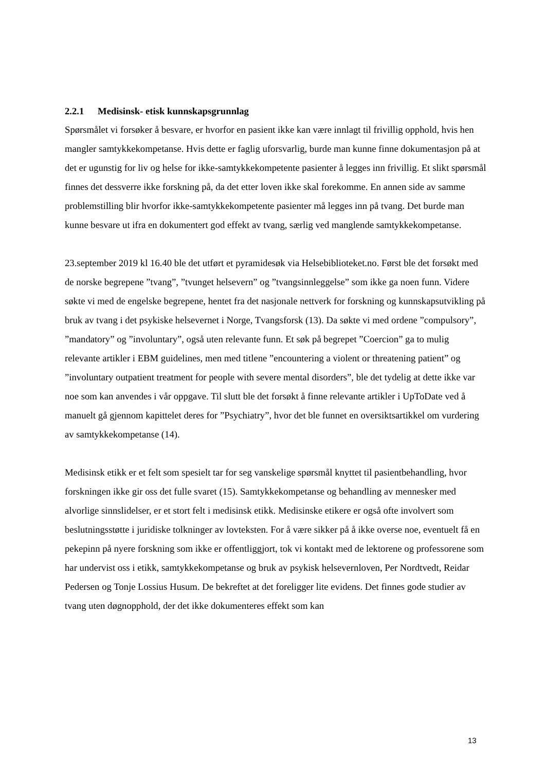2.2.1 Medisinsk- etisk kunnskapsgrunnlag
Spørsmålet vi forsøker å besvare, er hvorfor en pasient ikke kan være innlagt til frivillig opphold, hvis hen mangler samtykkekompetanse. Hvis dette er faglig uforsvarlig, burde man kunne finne dokumentasjon på at det er ugunstig for liv og helse for ikke-samtykkekompetente pasienter å legges inn frivillig. Et slikt spørsmål finnes det dessverre ikke forskning på, da det etter loven ikke skal forekomme. En annen side av samme problemstilling blir hvorfor ikke-samtykkekompetente pasienter må legges inn på tvang. Det burde man kunne besvare ut ifra en dokumentert god effekt av tvang, særlig ved manglende samtykkekompetanse.
23.september 2019 kl 16.40 ble det utført et pyramidesøk via Helsebiblioteket.no. Først ble det forsøkt med de norske begrepene ”tvang”, ”tvunget helsevern” og ”tvangsinnleggelse” som ikke ga noen funn. Videre søkte vi med de engelske begrepene, hentet fra det nasjonale nettverk for forskning og kunnskapsutvikling på bruk av tvang i det psykiske helsevernet i Norge, Tvangsforsk (13). Da søkte vi med ordene ”compulsory”, ”mandatory” og ”involuntary”, også uten relevante funn. Et søk på begrepet ”Coercion” ga to mulig relevante artikler i EBM guidelines, men med titlene ”encountering a violent or threatening patient” og ”involuntary outpatient treatment for people with severe mental disorders”, ble det tydelig at dette ikke var noe som kan anvendes i vår oppgave. Til slutt ble det forsøkt å finne relevante artikler i UpToDate ved å manuelt gå gjennom kapittelet deres for ”Psychiatry”, hvor det ble funnet en oversiktsartikkel om vurdering av samtykkekompetanse (14).
Medisinsk etikk er et felt som spesielt tar for seg vanskelige spørsmål knyttet til pasientbehandling, hvor forskningen ikke gir oss det fulle svaret (15). Samtykkekompetanse og behandling av mennesker med alvorlige sinnslidelser, er et stort felt i medisinsk etikk. Medisinske etikere er også ofte involvert som beslutningsstøtte i juridiske tolkninger av lovteksten. For å være sikker på å ikke overse noe, eventuelt få en pekepinn på nyere forskning som ikke er offentliggjort, tok vi kontakt med de lektorene og professorene som har undervist oss i etikk, samtykkekompetanse og bruk av psykisk helsevernloven, Per Nordtvedt, Reidar Pedersen og Tonje Lossius Husum. De bekreftet at det foreligger lite evidens. Det finnes gode studier av tvang uten døgnopphold, der det ikke dokumenteres effekt som kan
13